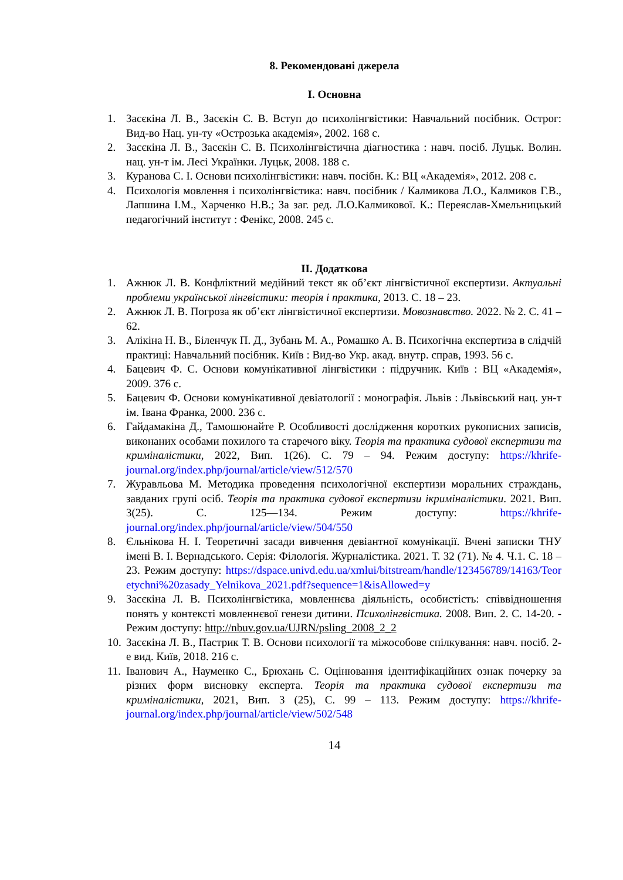8. Рекомендовані джерела
I. Основна
1. Засєкіна Л. В., Засєкін С. В. Вступ до психолінгвістики: Навчальний посібник. Острог: Вид-во Нац. ун-ту «Острозька академія», 2002. 168 с.
2. Засєкіна Л. В., Засєкін С. В. Психолінгвістична діагностика : навч. посіб. Луцьк. Волин. нац. ун-т ім. Лесі Українки. Луцьк, 2008. 188 с.
3. Куранова С. І. Основи психолінгвістики: навч. посібн. К.: ВЦ «Академія», 2012. 208 с.
4. Психологія мовлення і психолінгвістика: навч. посібник / Калмикова Л.О., Калмиков Г.В., Лапшина І.М., Харченко Н.В.; За заг. ред. Л.О.Калмикової. К.: Переяслав-Хмельницький педагогічний інститут : Фенікс, 2008. 245 с.
II. Додаткова
1. Ажнюк Л. В. Конфліктний медійний текст як об’єкт лінгвістичної експертизи. Актуальні проблеми української лінгвістики: теорія і практика, 2013. С. 18 – 23.
2. Ажнюк Л. В. Погроза як об’єкт лінгвістичної експертизи. Мовознавство. 2022. № 2. С. 41 – 62.
3. Алікіна Н. В., Біленчук П. Д., Зубань М. А., Ромашко А. В. Психогічна експертиза в слідчій практиці: Навчальний посібник. Київ : Вид-во Укр. акад. внутр. справ, 1993. 56 с.
4. Бацевич Ф. С. Основи комунікативної лінгвістики : підручник. Київ : ВЦ «Академія», 2009. 376 с.
5. Бацевич Ф. Основи комунікативної девіатології : монографія. Львів : Львівський нац. ун-т ім. Івана Франка, 2000. 236 с.
6. Гайдамакіна Д., Тамошюнайте Р. Особливості дослідження коротких рукописних записів, виконаних особами похилого та старечого віку. Теорія та практика судової експертизи та криміналістики, 2022, Вип. 1(26). С. 79 – 94. Режим доступу: https://khrife-journal.org/index.php/journal/article/view/512/570
7. Журавльова М. Методика проведення психологічної експертизи моральних страждань, завданих групі осіб. Теорія та практика судової експертизи ікриміналістики. 2021. Вип. 3(25). С. 125—134. Режим доступу: https://khrife-journal.org/index.php/journal/article/view/504/550
8. Єльнікова Н. І. Теоретичні засади вивчення девіантної комунікації. Вчені записки ТНУ імені В. І. Вернадського. Серія: Філологія. Журналістика. 2021. Т. 32 (71). № 4. Ч.1. С. 18 – 23. Режим доступу: https://dspace.univd.edu.ua/xmlui/bitstream/handle/123456789/14163/Teoretychni%20zasady_Yelnikova_2021.pdf?sequence=1&isAllowed=y
9. Засєкіна Л. В. Психолінгвістика, мовленнєва діяльність, особистість: співвідношення понять у контексті мовленнєвої генези дитини. Психолінгвістика. 2008. Вип. 2. С. 14-20. - Режим доступу: http://nbuv.gov.ua/UJRN/psling_2008_2_2
10. Засєкіна Л. В., Пастрик Т. В. Основи психології та міжособове спілкування: навч. посіб. 2-е вид. Київ, 2018. 216 с.
11. Іванович А., Науменко С., Брюхань С. Оцінювання ідентифікаційних ознак почерку за різних форм висновку експерта. Теорія та практика судової експертизи та криміналістики, 2021, Вип. 3 (25), С. 99 – 113. Режим доступу: https://khrife-journal.org/index.php/journal/article/view/502/548
14